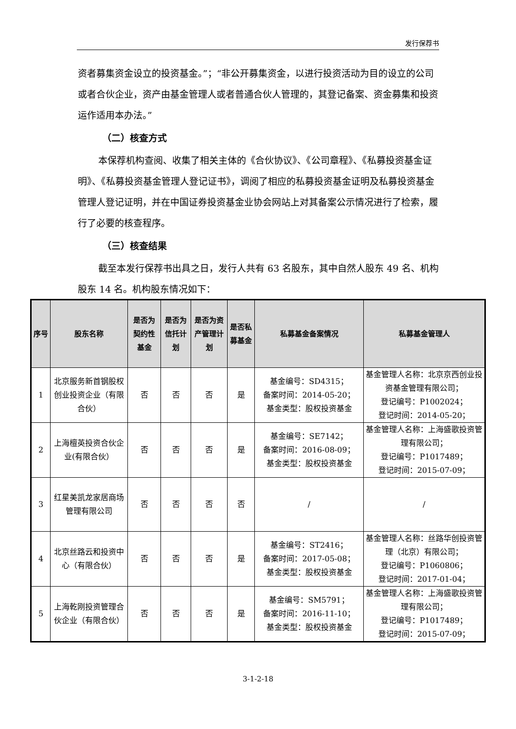发行保荐书
资者募集资金设立的投资基金。”；“非公开募集资金，以进行投资活动为目的设立的公司或者合伙企业，资产由基金管理人或者普通合伙人管理的，其登记备案、资金募集和投资运作适用本办法。”
（二）核查方式
本保荐机构查阅、收集了相关主体的《合伙协议》、《公司章程》、《私募投资基金证明》、《私募投资基金管理人登记证书》，调阅了相应的私募投资基金证明及私募投资基金管理人登记证明，并在中国证券投资基金业协会网站上对其备案公示情况进行了检索，履行了必要的核查程序。
（三）核查结果
截至本发行保荐书出具之日，发行人共有 63 名股东，其中自然人股东 49 名、机构股东 14 名。机构股东情况如下：
| 序号 | 股东名称 | 是否为契约性基金 | 是否为信托计划 | 是否为资产管理计划 | 是否私募基金 | 私募基金备案情况 | 私募基金管理人 |
| --- | --- | --- | --- | --- | --- | --- | --- |
| 1 | 北京服务新首钢股权创业投资企业（有限合伙） | 否 | 否 | 否 | 是 | 基金编号：SD4315； 备案时间：2014-05-20； 基金类型：股权投资基金 | 基金管理人名称：北京京西创业投资基金管理有限公司； 登记编号：P1002024； 登记时间：2014-05-20； |
| 2 | 上海檀英投资合伙企业(有限合伙） | 否 | 否 | 否 | 是 | 基金编号：SE7142； 备案时间：2016-08-09； 基金类型：股权投资基金 | 基金管理人名称：上海盛歌投资管理有限公司； 登记编号：P1017489； 登记时间：2015-07-09； |
| 3 | 红星美凯龙家居商场管理有限公司 | 否 | 否 | 否 | 否 | / | / |
| 4 | 北京丝路云和投资中心（有限合伙） | 否 | 否 | 否 | 是 | 基金编号：ST2416； 备案时间：2017-05-08； 基金类型：股权投资基金 | 基金管理人名称：丝路华创投资管理（北京）有限公司； 登记编号：P1060806； 登记时间：2017-01-04； |
| 5 | 上海乾刚投资管理合伙企业（有限合伙） | 否 | 否 | 否 | 是 | 基金编号：SM5791； 备案时间：2016-11-10； 基金类型：股权投资基金 | 基金管理人名称：上海盛歌投资管理有限公司； 登记编号：P1017489； 登记时间：2015-07-09； |
3-1-2-18